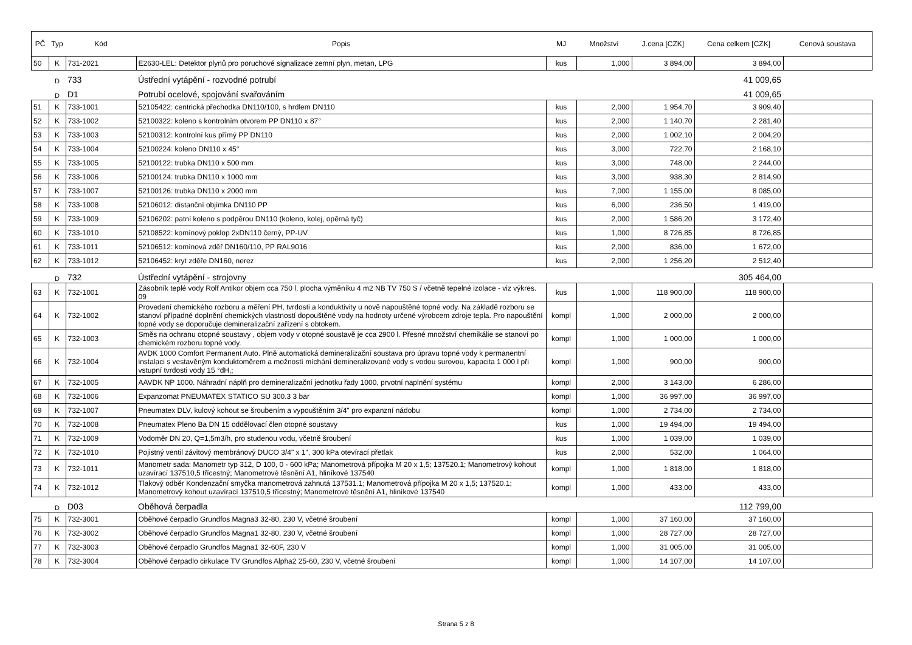| PČ | Typ | Kód | Popis | MJ | Množství | J.cena [CZK] | Cena celkem [CZK] | Cenová soustava |
| --- | --- | --- | --- | --- | --- | --- | --- | --- |
| 50 | K | 731-2021 | E2630-LEL: Detektor plynů pro poruchové signalizace zemní plyn, metan, LPG | kus | 1,000 | 3 894,00 | 3 894,00 | |
| | D | 733 | Ústřední vytápění - rozvodné potrubí | | | | 41 009,65 | |
| | D | D1 | Potrubí ocelové, spojování svařováním | | | | 41 009,65 | |
| 51 | K | 733-1001 | 52105422: centrická přechodka DN110/100, s hrdlem DN110 | kus | 2,000 | 1 954,70 | 3 909,40 | |
| 52 | K | 733-1002 | 52100322: koleno s kontrolním otvorem PP DN110 x 87° | kus | 2,000 | 1 140,70 | 2 281,40 | |
| 53 | K | 733-1003 | 52100312: kontrolní kus přímý PP DN110 | kus | 2,000 | 1 002,10 | 2 004,20 | |
| 54 | K | 733-1004 | 52100224: koleno DN110 x 45° | kus | 3,000 | 722,70 | 2 168,10 | |
| 55 | K | 733-1005 | 52100122: trubka DN110 x 500 mm | kus | 3,000 | 748,00 | 2 244,00 | |
| 56 | K | 733-1006 | 52100124: trubka DN110 x 1000 mm | kus | 3,000 | 938,30 | 2 814,90 | |
| 57 | K | 733-1007 | 52100126: trubka DN110 x 2000 mm | kus | 7,000 | 1 155,00 | 8 085,00 | |
| 58 | K | 733-1008 | 52106012: distanční objímka DN110 PP | kus | 6,000 | 236,50 | 1 419,00 | |
| 59 | K | 733-1009 | 52106202: patní koleno s podpěrou DN110 (koleno, kolej, opěrná tyč) | kus | 2,000 | 1 586,20 | 3 172,40 | |
| 60 | K | 733-1010 | 52108522: komínový poklop 2xDN110 černý, PP-UV | kus | 1,000 | 8 726,85 | 8 726,85 | |
| 61 | K | 733-1011 | 52106512: komínová zděř DN160/110, PP RAL9016 | kus | 2,000 | 836,00 | 1 672,00 | |
| 62 | K | 733-1012 | 52106452: kryt zděře DN160, nerez | kus | 2,000 | 1 256,20 | 2 512,40 | |
| | D | 732 | Ústřední vytápění - strojovny | | | | 305 464,00 | |
| 63 | K | 732-1001 | Zásobník teplé vody Rolf Antikor objem cca 750 l, plocha výměníku 4 m2 NB TV 750 S / včetně tepelné izolace - viz výkres. 09 | kus | 1,000 | 118 900,00 | 118 900,00 | |
| 64 | K | 732-1002 | Provedení chemického rozboru a měření PH, tvrdosti a konduktivity u nově napouštěné topné vody. Na základě rozboru se stanoví případné doplnění chemických vlastností dopouštěné vody na hodnoty určené výrobcem zdroje tepla. Pro napouštění topné vody se doporučuje demineralizační zařízení s obtokem. | kompl | 1,000 | 2 000,00 | 2 000,00 | |
| 65 | K | 732-1003 | Směs na ochranu otopné soustavy , objem vody v otopné soustavě je cca 2900 l. Přesné množství chemikálie se stanoví po chemickém rozboru topné vody. | kompl | 1,000 | 1 000,00 | 1 000,00 | |
| 66 | K | 732-1004 | AVDK 1000 Comfort Permanent Auto. Plně automatická demineralizační soustava pro úpravu topné vody k permanentní instalaci s vestavěným konduktoměrem a možností míchání demineralizované vody s vodou surovou, kapacita 1 000 l při vstupní tvrdosti vody 15 °dH,; | kompl | 1,000 | 900,00 | 900,00 | |
| 67 | K | 732-1005 | AAVDK NP 1000. Náhradní náplň pro demineralizační jednotku řady 1000, prvotní naplnění systému | kompl | 2,000 | 3 143,00 | 6 286,00 | |
| 68 | K | 732-1006 | Expanzomat PNEUMATEX STATICO SU 300.3 3 bar | kompl | 1,000 | 36 997,00 | 36 997,00 | |
| 69 | K | 732-1007 | Pneumatex DLV, kulový kohout se šroubením a vypouštěním 3/4" pro expanzní nádobu | kompl | 1,000 | 2 734,00 | 2 734,00 | |
| 70 | K | 732-1008 | Pneumatex Pleno Ba DN 15 oddělovací člen otopné soustavy | kus | 1,000 | 19 494,00 | 19 494,00 | |
| 71 | K | 732-1009 | Vodoměr DN 20, Q=1,5m3/h, pro studenou vodu, včetně šroubení | kus | 1,000 | 1 039,00 | 1 039,00 | |
| 72 | K | 732-1010 | Pojistný ventil závitový membránový DUCO 3/4" x 1", 300 kPa otevírací přetlak | kus | 2,000 | 532,00 | 1 064,00 | |
| 73 | K | 732-1011 | Manometr sada: Manometr typ 312, D 100, 0 - 600 kPa; Manometrová přípojka M 20 x 1,5; 137520.1; Manometrový kohout uzavírací 137510,5 třícestný; Manometrové těsnění A1, hliníkové 137540 | kompl | 1,000 | 1 818,00 | 1 818,00 | |
| 74 | K | 732-1012 | Tlakový odběr Kondenzační smyčka manometrová zahnutá 137531.1; Manometrová přípojka M 20 x 1,5; 137520.1; Manometrový kohout uzavírací 137510,5 třícestný; Manometrové těsnění A1, hliníkové 137540 | kompl | 1,000 | 433,00 | 433,00 | |
| | D | D03 | Oběhová čerpadla | | | | 112 799,00 | |
| 75 | K | 732-3001 | Oběhové čerpadlo Grundfos Magna3 32-80, 230 V, včetné šroubení | kompl | 1,000 | 37 160,00 | 37 160,00 | |
| 76 | K | 732-3002 | Oběhové čerpadlo Grundfos Magna1 32-80, 230 V, včetné šroubení | kompl | 1,000 | 28 727,00 | 28 727,00 | |
| 77 | K | 732-3003 | Oběhové čerpadlo Grundfos Magna1 32-60F, 230 V | kompl | 1,000 | 31 005,00 | 31 005,00 | |
| 78 | K | 732-3004 | Oběhové čerpadlo cirkulace TV Grundfos Alpha2 25-60, 230 V, včetné šroubení | kompl | 1,000 | 14 107,00 | 14 107,00 | |
Strana 5 z 8